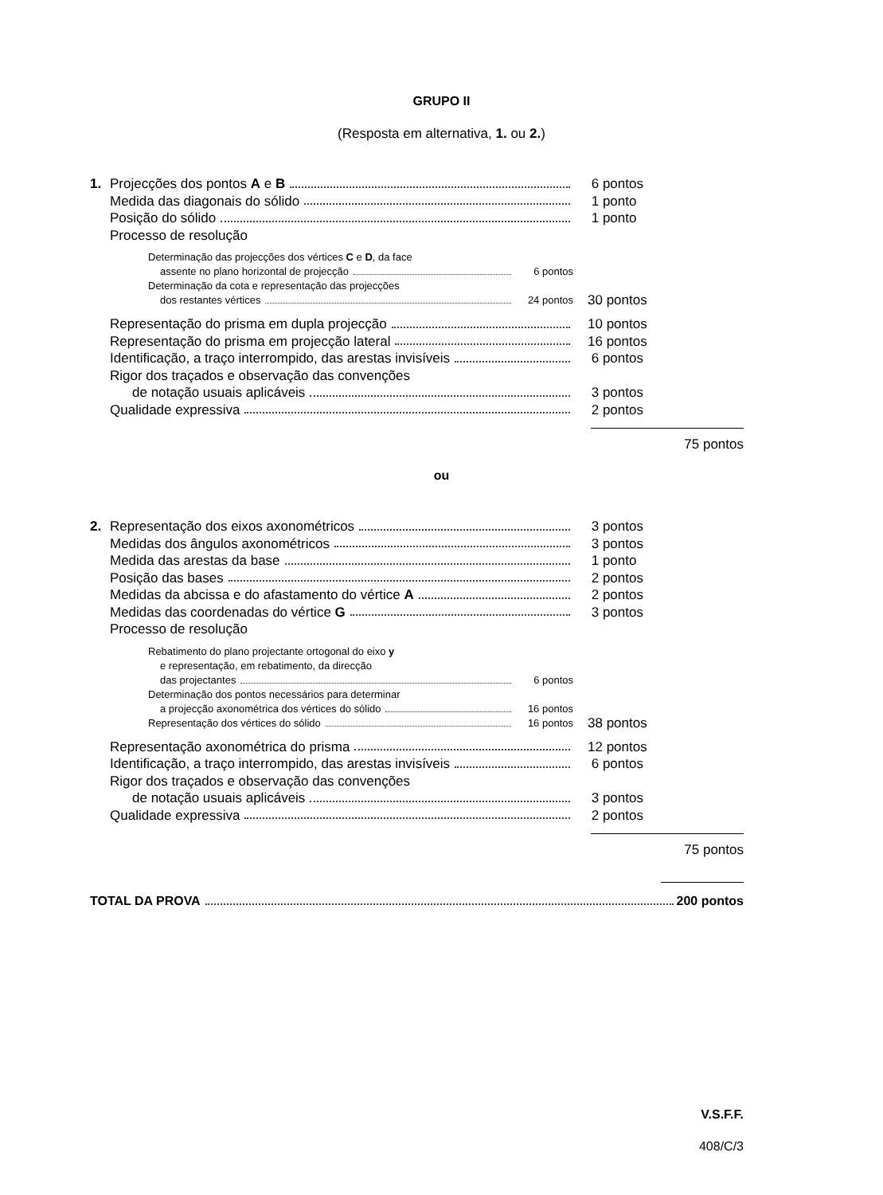GRUPO II
(Resposta em alternativa, 1. ou 2.)
1. Projecções dos pontos A e B 6 pontos
Medida das diagonais do sólido 1 ponto
Posição do sólido 1 ponto
Processo de resolução
Determinação das projecções dos vértices C e D, da face
assente no plano horizontal de projecção 6 pontos
Determinação da cota e representação das projecções
dos restantes vértices 24 pontos
30 pontos
Representação do prisma em dupla projecção 10 pontos
Representação do prisma em projecção lateral 16 pontos
Identificação, a traço interrompido, das arestas invisíveis
6 pontos
Rigor dos traçados e observação das convenções
de notação usuais aplicáveis 3 pontos
Qualidade expressiva 2 pontos
75 pontos
ou
2. Representação dos eixos axonométricos 3 pontos
Medidas dos ângulos axonométricos 3 pontos
Medida das arestas da base 1 ponto
Posição das bases 2 pontos
Medidas da abcissa e do afastamento do vértice A 2 pontos
Medidas das coordenadas do vértice G 3 pontos
Processo de resolução
Rebatimento do plano projectante ortogonal do eixo y
e representação, em rebatimento, da direcção
das projectantes 6 pontos
Determinação dos pontos necessários para determinar
a projecção axonométrica dos vértices do sólido 16 pontos
Representação dos vértices do sólido 16 pontos
38 pontos
Representação axonométrica do prisma 12 pontos
Identificação, a traço interrompido, das arestas invisíveis
6 pontos
Rigor dos traçados e observação das convenções
de notação usuais aplicáveis 3 pontos
Qualidade expressiva 2 pontos
75 pontos
TOTAL DA PROVA 200 pontos
V.S.F.F.
408/C/3